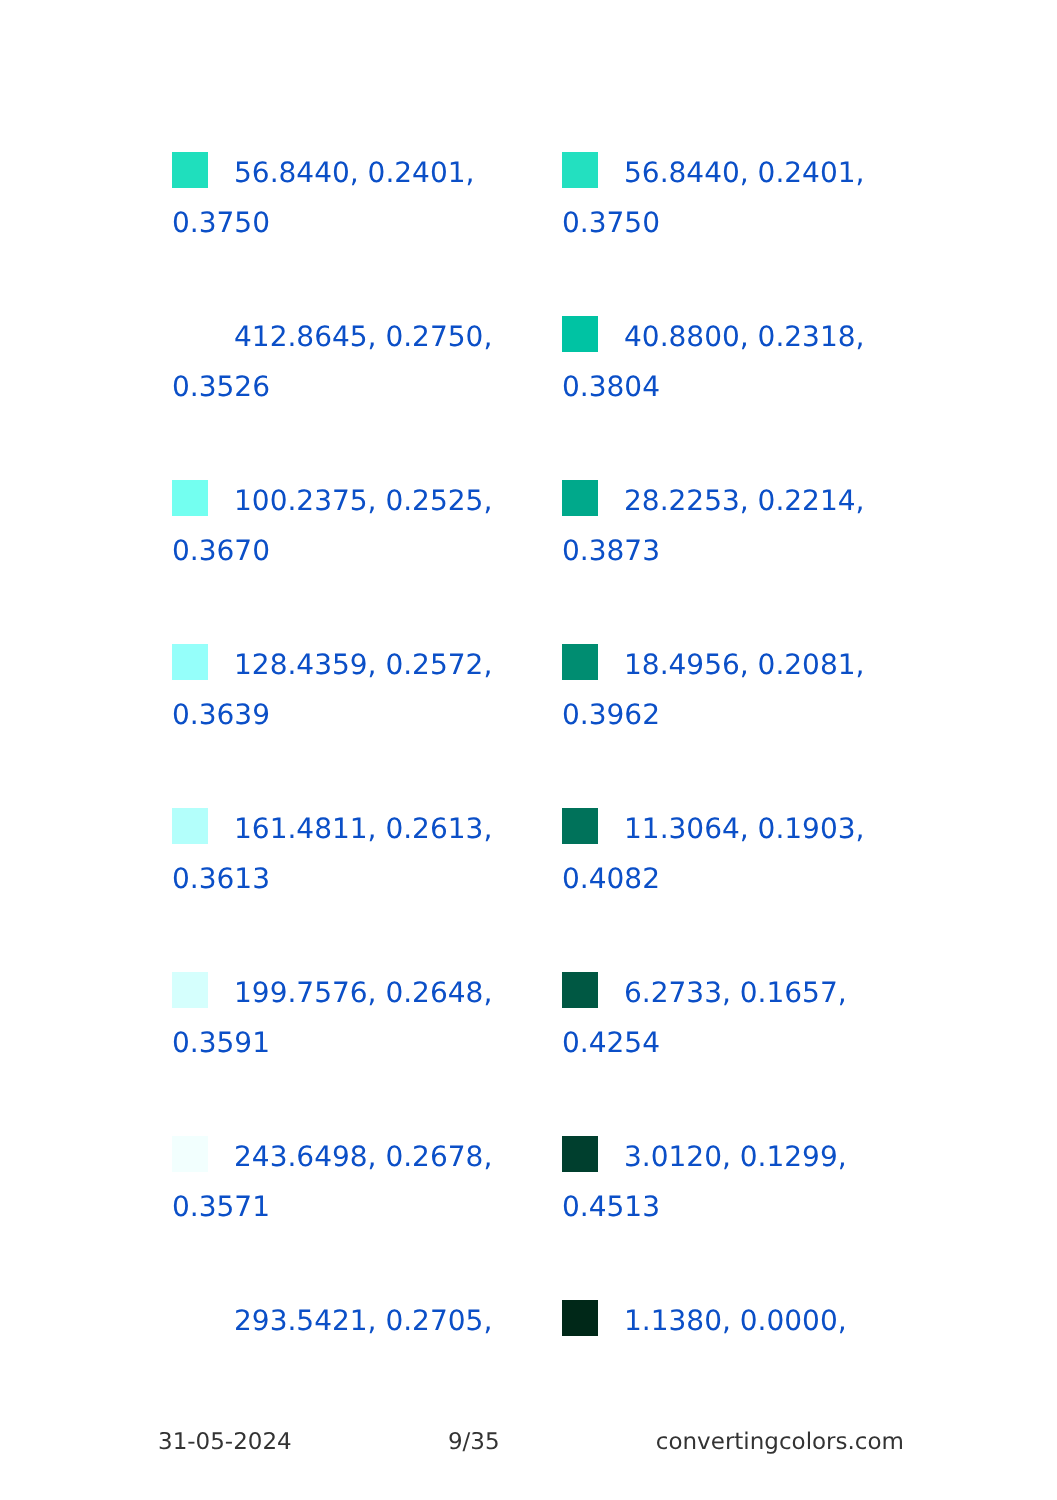56.8440, 0.2401, 0.3750
56.8440, 0.2401, 0.3750
412.8645, 0.2750, 0.3526
40.8800, 0.2318, 0.3804
100.2375, 0.2525, 0.3670
28.2253, 0.2214, 0.3873
128.4359, 0.2572, 0.3639
18.4956, 0.2081, 0.3962
161.4811, 0.2613, 0.3613
11.3064, 0.1903, 0.4082
199.7576, 0.2648, 0.3591
6.2733, 0.1657, 0.4254
243.6498, 0.2678, 0.3571
3.0120, 0.1299, 0.4513
293.5421, 0.2705,
1.1380, 0.0000,
31-05-2024 9/35 convertingcolors.com